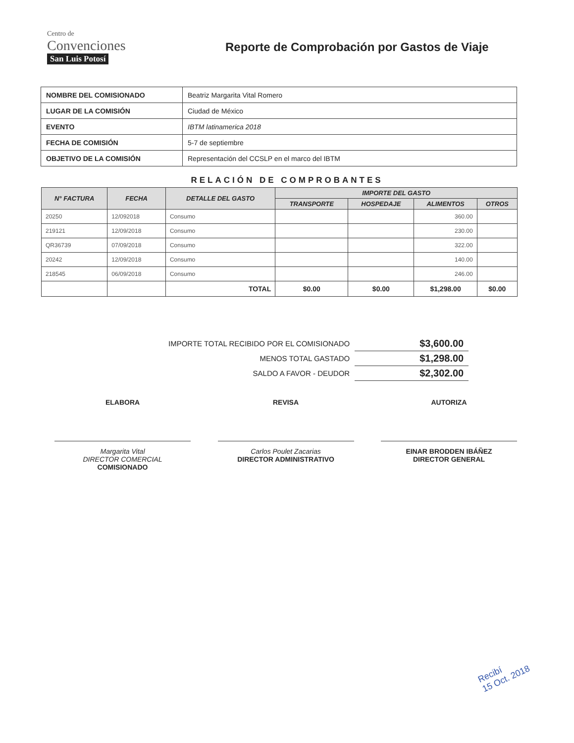Centro de
Convenciones
San Luis Potosí
Reporte de Comprobación por Gastos de Viaje
| NOMBRE DEL COMISIONADO | Beatriz Margarita Vital Romero |
| LUGAR DE LA COMISIÓN | Ciudad de México |
| EVENTO | IBTM latinamerica 2018 |
| FECHA DE COMISIÓN | 5-7 de septiembre |
| OBJETIVO DE LA COMISIÓN | Representación del CCSLP en el marco del IBTM |
RELACIÓN DE COMPROBANTES
| N° FACTURA | FECHA | DETALLE DEL GASTO | IMPORTE DEL GASTO | | | |
| --- | --- | --- | --- | --- | --- | --- |
| | | | TRANSPORTE | HOSPEDAJE | ALIMENTOS | OTROS |
| 20250 | 12/092018 | Consumo | | | 360.00 | |
| 219121 | 12/09/2018 | Consumo | | | 230.00 | |
| QR36739 | 07/09/2018 | Consumo | | | 322.00 | |
| 20242 | 12/09/2018 | Consumo | | | 140.00 | |
| 218545 | 06/09/2018 | Consumo | | | 246.00 | |
| | | TOTAL | $0.00 | $0.00 | $1,298.00 | $0.00 |
| IMPORTE TOTAL RECIBIDO POR EL COMISIONADO | $3,600.00 |
| MENOS TOTAL GASTADO | $1,298.00 |
| SALDO A FAVOR - DEUDOR | $2,302.00 |
ELABORA
Margarita Vital
DIRECTOR COMERCIAL
COMISIONADO
REVISA
Carlos Poulet Zacarias
DIRECTOR ADMINISTRATIVO
AUTORIZA
EINAR BRODDEN IBÁÑEZ
DIRECTOR GENERAL
Recibí
15 Oct. 2018